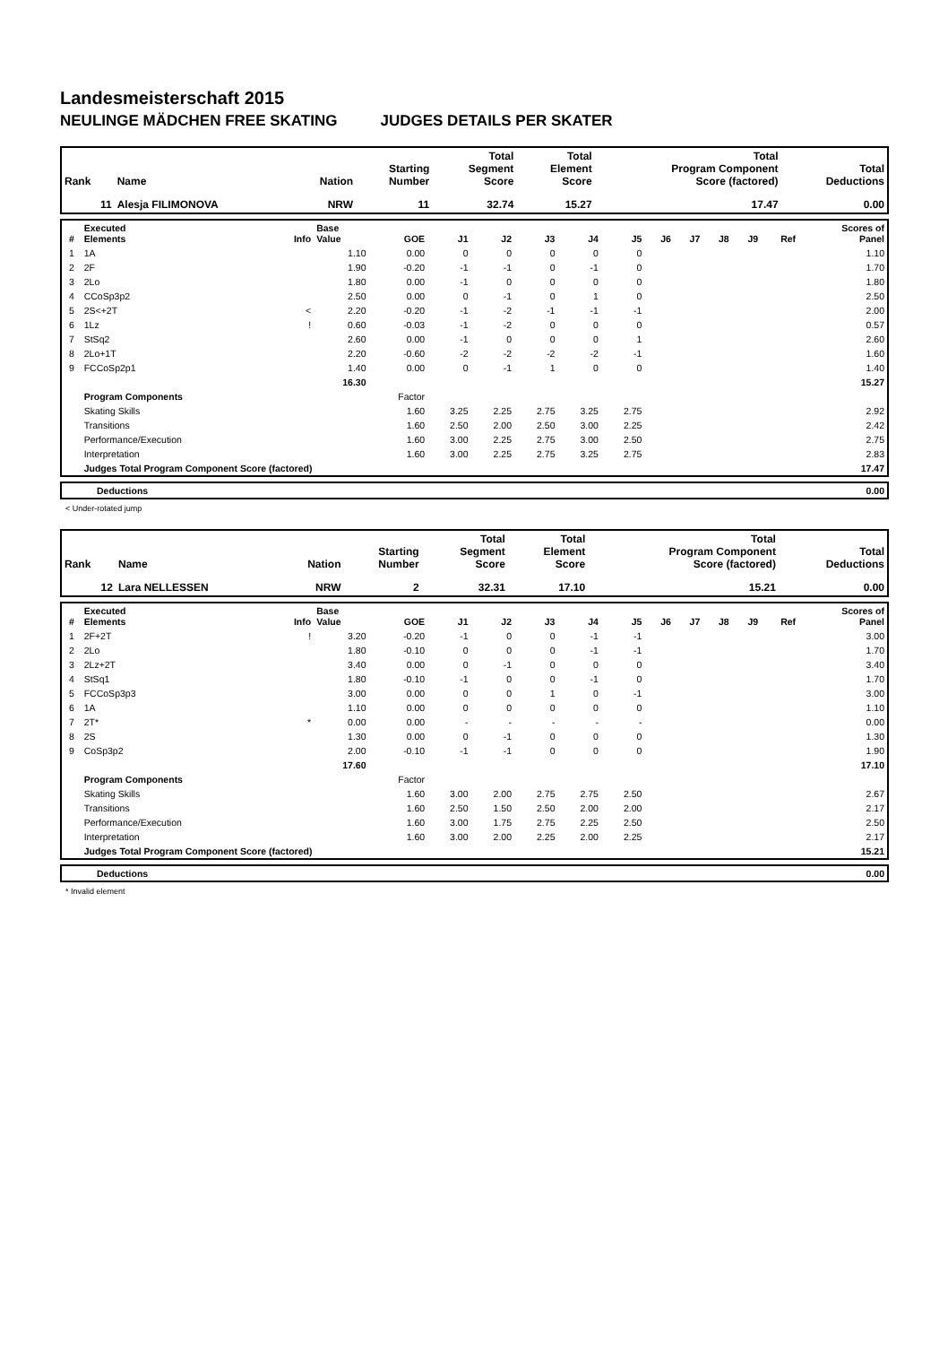Landesmeisterschaft 2015
NEULINGE MÄDCHEN FREE SKATING JUDGES DETAILS PER SKATER
| Rank | Name | Nation | Starting Number | Total Segment Score | Total Element Score | Total Program Component Score (factored) | Total Deductions |
| --- | --- | --- | --- | --- | --- | --- | --- |
| 11 | Alesja FILIMONOVA | NRW | 11 | 32.74 | 15.27 | 17.47 | 0.00 |
| # | Executed Elements | Info | Base Value | GOE | J1 | J2 | J3 | J4 | J5 | J6 | J7 | J8 | J9 | Ref | Scores of Panel |
| --- | --- | --- | --- | --- | --- | --- | --- | --- | --- | --- | --- | --- | --- | --- | --- |
| 1 | 1A | | 1.10 | 0.00 | 0 | 0 | 0 | 0 | 0 | | | | | | 1.10 |
| 2 | 2F | | 1.90 | -0.20 | -1 | -1 | 0 | -1 | 0 | | | | | | 1.70 |
| 3 | 2Lo | | 1.80 | 0.00 | -1 | 0 | 0 | 0 | 0 | | | | | | 1.80 |
| 4 | CCoSp3p2 | | 2.50 | 0.00 | 0 | -1 | 0 | 1 | 0 | | | | | | 2.50 |
| 5 | 2S<+2T | < | 2.20 | -0.20 | -1 | -2 | -1 | -1 | -1 | | | | | | 2.00 |
| 6 | 1Lz | ! | 0.60 | -0.03 | -1 | -2 | 0 | 0 | 0 | | | | | | 0.57 |
| 7 | StSq2 | | 2.60 | 0.00 | -1 | 0 | 0 | 0 | 1 | | | | | | 2.60 |
| 8 | 2Lo+1T | | 2.20 | -0.60 | -2 | -2 | -2 | -2 | -1 | | | | | | 1.60 |
| 9 | FCCoSp2p1 | | 1.40 | 0.00 | 0 | -1 | 1 | 0 | 0 | | | | | | 1.40 |
| | | | 16.30 | | | | | | | | | | | | 15.27 |
| | Program Components | | | Factor | | | | | | | | | | | |
| | Skating Skills | | | 1.60 | 3.25 | 2.25 | 2.75 | 3.25 | 2.75 | | | | | | 2.92 |
| | Transitions | | | 1.60 | 2.50 | 2.00 | 2.50 | 3.00 | 2.25 | | | | | | 2.42 |
| | Performance/Execution | | | 1.60 | 3.00 | 2.25 | 2.75 | 3.00 | 2.50 | | | | | | 2.75 |
| | Interpretation | | | 1.60 | 3.00 | 2.25 | 2.75 | 3.25 | 2.75 | | | | | | 2.83 |
| | Judges Total Program Component Score (factored) | | | | | | | | | | | | | | 17.47 |
| | Deductions | 0.00 |
< Under-rotated jump
| Rank | Name | Nation | Starting Number | Total Segment Score | Total Element Score | Total Program Component Score (factored) | Total Deductions |
| --- | --- | --- | --- | --- | --- | --- | --- |
| 12 | Lara NELLESSEN | NRW | 2 | 32.31 | 17.10 | 15.21 | 0.00 |
| # | Executed Elements | Info | Base Value | GOE | J1 | J2 | J3 | J4 | J5 | J6 | J7 | J8 | J9 | Ref | Scores of Panel |
| --- | --- | --- | --- | --- | --- | --- | --- | --- | --- | --- | --- | --- | --- | --- | --- |
| 1 | 2F+2T | ! | 3.20 | -0.20 | -1 | 0 | 0 | -1 | -1 | | | | | | 3.00 |
| 2 | 2Lo | | 1.80 | -0.10 | 0 | 0 | 0 | -1 | -1 | | | | | | 1.70 |
| 3 | 2Lz+2T | | 3.40 | 0.00 | 0 | -1 | 0 | 0 | 0 | | | | | | 3.40 |
| 4 | StSq1 | | 1.80 | -0.10 | -1 | 0 | 0 | -1 | 0 | | | | | | 1.70 |
| 5 | FCCoSp3p3 | | 3.00 | 0.00 | 0 | 0 | 1 | 0 | -1 | | | | | | 3.00 |
| 6 | 1A | | 1.10 | 0.00 | 0 | 0 | 0 | 0 | 0 | | | | | | 1.10 |
| 7 | 2T* | * | 0.00 | 0.00 | - | - | - | - | - | | | | | | 0.00 |
| 8 | 2S | | 1.30 | 0.00 | 0 | -1 | 0 | 0 | 0 | | | | | | 1.30 |
| 9 | CoSp3p2 | | 2.00 | -0.10 | -1 | -1 | 0 | 0 | 0 | | | | | | 1.90 |
| | | | 17.60 | | | | | | | | | | | | 17.10 |
| | Program Components | | | Factor | | | | | | | | | | | |
| | Skating Skills | | | 1.60 | 3.00 | 2.00 | 2.75 | 2.75 | 2.50 | | | | | | 2.67 |
| | Transitions | | | 1.60 | 2.50 | 1.50 | 2.50 | 2.00 | 2.00 | | | | | | 2.17 |
| | Performance/Execution | | | 1.60 | 3.00 | 1.75 | 2.75 | 2.25 | 2.50 | | | | | | 2.50 |
| | Interpretation | | | 1.60 | 3.00 | 2.00 | 2.25 | 2.00 | 2.25 | | | | | | 2.17 |
| | Judges Total Program Component Score (factored) | | | | | | | | | | | | | | 15.21 |
| | Deductions | 0.00 |
* Invalid element